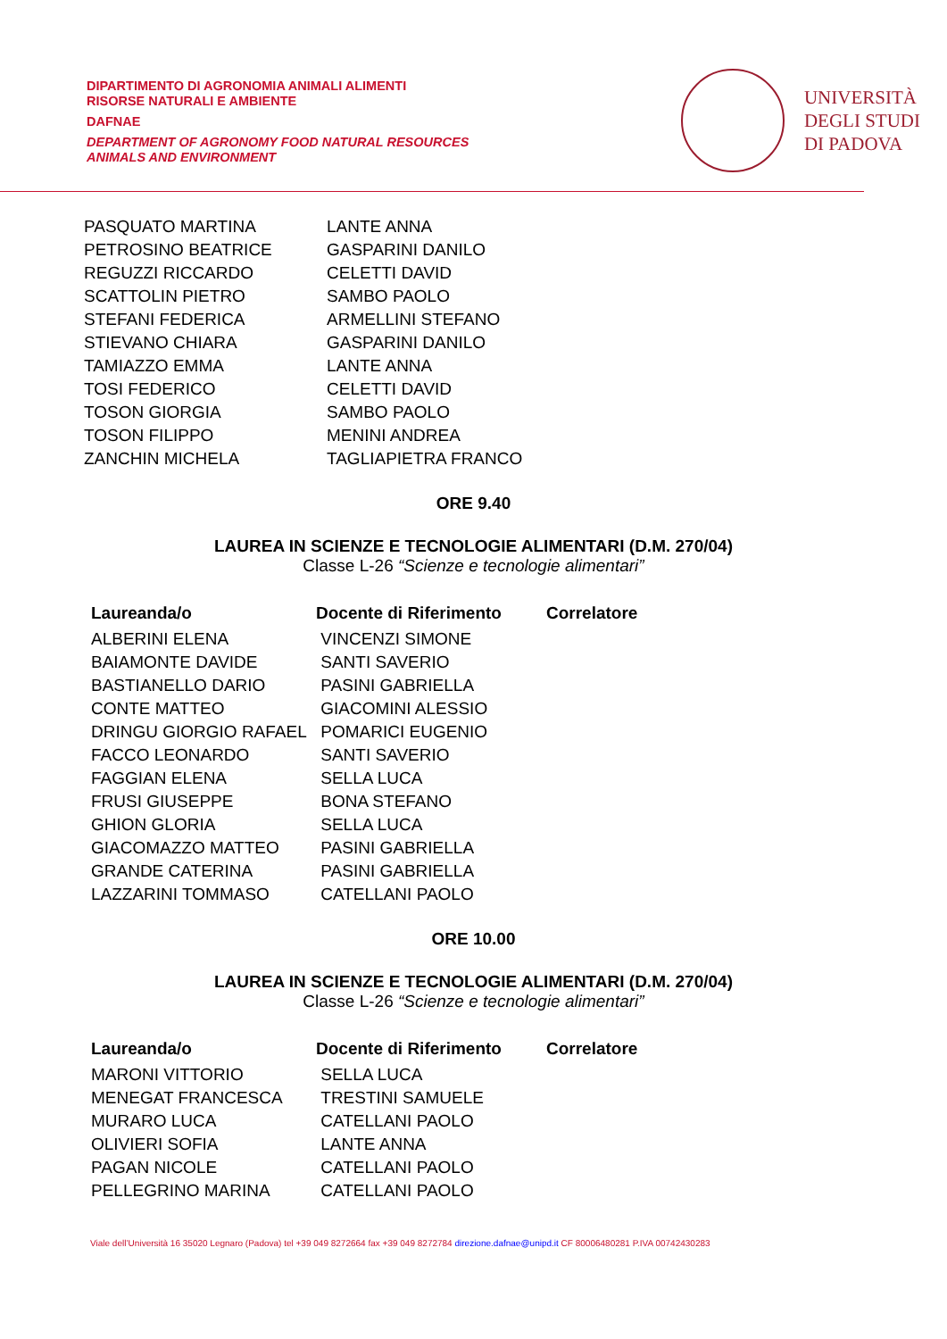DIPARTIMENTO DI AGRONOMIA ANIMALI ALIMENTI
RISORSE NATURALI E AMBIENTE
DAFNAE
DEPARTMENT OF AGRONOMY FOOD NATURAL RESOURCES
ANIMALS AND ENVIRONMENT
UNIVERSITÀ
DEGLI STUDI
DI PADOVA
| PASQUATO MARTINA | LANTE ANNA |
| PETROSINO BEATRICE | GASPARINI DANILO |
| REGUZZI RICCARDO | CELETTI DAVID |
| SCATTOLIN PIETRO | SAMBO PAOLO |
| STEFANI FEDERICA | ARMELLINI STEFANO |
| STIEVANO CHIARA | GASPARINI DANILO |
| TAMIAZZO EMMA | LANTE ANNA |
| TOSI FEDERICO | CELETTI DAVID |
| TOSON GIORGIA | SAMBO PAOLO |
| TOSON FILIPPO | MENINI ANDREA |
| ZANCHIN MICHELA | TAGLIAPIETRA FRANCO |
ORE 9.40
LAUREA IN SCIENZE E TECNOLOGIE ALIMENTARI (D.M. 270/04)
Classe L-26 “Scienze e tecnologie alimentari”
| Laureanda/o | Docente di Riferimento | Correlatore |
| --- | --- | --- |
| ALBERINI ELENA | VINCENZI SIMONE | |
| BAIAMONTE DAVIDE | SANTI SAVERIO | |
| BASTIANELLO DARIO | PASINI GABRIELLA | |
| CONTE MATTEO | GIACOMINI ALESSIO | |
| DRINGU GIORGIO RAFAEL | POMARICI EUGENIO | |
| FACCO LEONARDO | SANTI SAVERIO | |
| FAGGIAN ELENA | SELLA LUCA | |
| FRUSI GIUSEPPE | BONA STEFANO | |
| GHION GLORIA | SELLA LUCA | |
| GIACOMAZZO MATTEO | PASINI GABRIELLA | |
| GRANDE CATERINA | PASINI GABRIELLA | |
| LAZZARINI TOMMASO | CATELLANI PAOLO | |
ORE 10.00
LAUREA IN SCIENZE E TECNOLOGIE ALIMENTARI (D.M. 270/04)
Classe L-26 “Scienze e tecnologie alimentari”
| Laureanda/o | Docente di Riferimento | Correlatore |
| --- | --- | --- |
| MARONI VITTORIO | SELLA LUCA | |
| MENEGAT FRANCESCA | TRESTINI SAMUELE | |
| MURARO LUCA | CATELLANI PAOLO | |
| OLIVIERI SOFIA | LANTE ANNA | |
| PAGAN NICOLE | CATELLANI PAOLO | |
| PELLEGRINO MARINA | CATELLANI PAOLO | |
Viale dell’Università 16 35020 Legnaro (Padova) tel +39 049 8272664 fax +39 049 8272784 direzione.dafnae@unipd.it CF 80006480281 P.IVA 00742430283